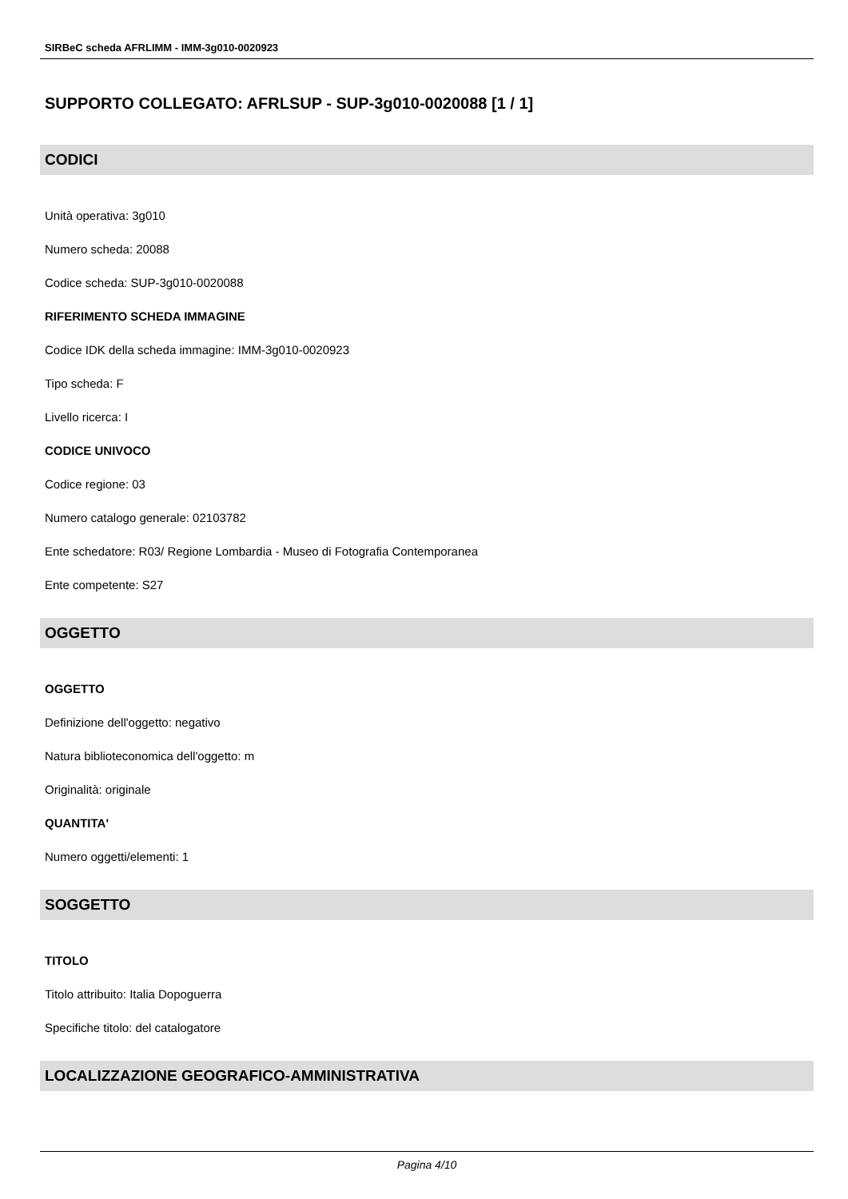SIRBeC scheda AFRLIMM - IMM-3g010-0020923
SUPPORTO COLLEGATO: AFRLSUP - SUP-3g010-0020088 [1 / 1]
CODICI
Unità operativa: 3g010
Numero scheda: 20088
Codice scheda: SUP-3g010-0020088
RIFERIMENTO SCHEDA IMMAGINE
Codice IDK della scheda immagine: IMM-3g010-0020923
Tipo scheda: F
Livello ricerca: I
CODICE UNIVOCO
Codice regione: 03
Numero catalogo generale: 02103782
Ente schedatore: R03/ Regione Lombardia - Museo di Fotografia Contemporanea
Ente competente: S27
OGGETTO
OGGETTO
Definizione dell'oggetto: negativo
Natura biblioteconomica dell'oggetto: m
Originalità: originale
QUANTITA'
Numero oggetti/elementi: 1
SOGGETTO
TITOLO
Titolo attribuito: Italia Dopoguerra
Specifiche titolo: del catalogatore
LOCALIZZAZIONE GEOGRAFICO-AMMINISTRATIVA
Pagina 4/10